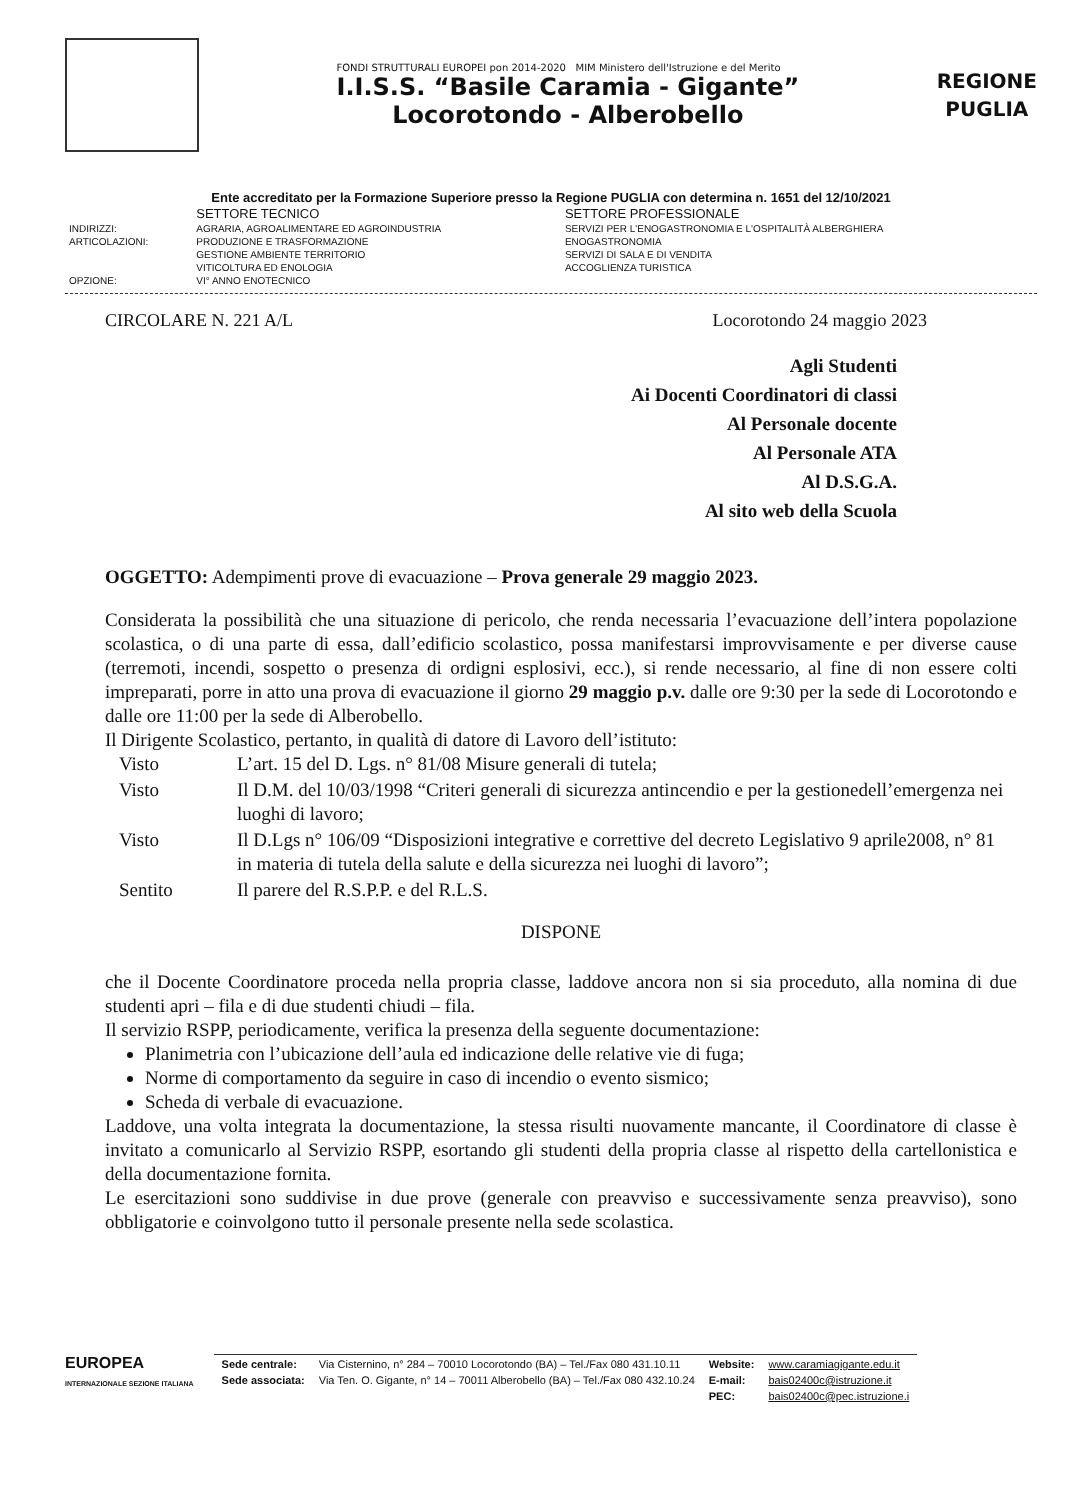FONDI STRUTTURALI EUROPEI pon 2014-2020 MIM Ministero dell'Istruzione e del Merito
I.I.S.S. “Basile Caramia - Gigante”
Locorotondo - Alberobello
REGIONE
PUGLIA
Ente accreditato per la Formazione Superiore presso la Regione PUGLIA con determina n. 1651 del 12/10/2021
| | SETTORE TECNICO | SETTORE PROFESSIONALE |
| INDIRIZZI: | AGRARIA, AGROALIMENTARE ED AGROINDUSTRIA | SERVIZI PER L'ENOGASTRONOMIA E L'OSPITALITÀ ALBERGHIERA |
| ARTICOLAZIONI: | PRODUZIONE E TRASFORMAZIONE | ENOGASTRONOMIA |
| | GESTIONE AMBIENTE TERRITORIO | SERVIZI DI SALA E DI VENDITA |
| | VITICOLTURA ED ENOLOGIA | ACCOGLIENZA TURISTICA |
| OPZIONE: | VI° ANNO ENOTECNICO | |
CIRCOLARE N. 221 A/L Locorotondo 24 maggio 2023
Agli Studenti
Ai Docenti Coordinatori di classi
Al Personale docente
Al Personale ATA
Al D.S.G.A.
Al sito web della Scuola
OGGETTO: Adempimenti prove di evacuazione – Prova generale 29 maggio 2023.
Considerata la possibilità che una situazione di pericolo, che renda necessaria l’evacuazione dell’intera popolazione scolastica, o di una parte di essa, dall’edificio scolastico, possa manifestarsi improvvisamente e per diverse cause (terremoti, incendi, sospetto o presenza di ordigni esplosivi, ecc.), si rende necessario, al fine di non essere colti impreparati, porre in atto una prova di evacuazione il giorno 29 maggio p.v. dalle ore 9:30 per la sede di Locorotondo e dalle ore 11:00 per la sede di Alberobello.
Il Dirigente Scolastico, pertanto, in qualità di datore di Lavoro dell’istituto:
| Visto | L’art. 15 del D. Lgs. n° 81/08 Misure generali di tutela; |
| Visto | Il D.M. del 10/03/1998 “Criteri generali di sicurezza antincendio e per la gestionedell’emergenza nei luoghi di lavoro; |
| Visto | Il D.Lgs n° 106/09 “Disposizioni integrative e correttive del decreto Legislativo 9 aprile2008, n° 81 in materia di tutela della salute e della sicurezza nei luoghi di lavoro”; |
| Sentito | Il parere del R.S.P.P. e del R.L.S. |
DISPONE
che il Docente Coordinatore proceda nella propria classe, laddove ancora non si sia proceduto, alla nomina di due studenti apri – fila e di due studenti chiudi – fila.
Il servizio RSPP, periodicamente, verifica la presenza della seguente documentazione:
Planimetria con l’ubicazione dell’aula ed indicazione delle relative vie di fuga;
Norme di comportamento da seguire in caso di incendio o evento sismico;
Scheda di verbale di evacuazione.
Laddove, una volta integrata la documentazione, la stessa risulti nuovamente mancante, il Coordinatore di classe è invitato a comunicarlo al Servizio RSPP, esortando gli studenti della propria classe al rispetto della cartellonistica e della documentazione fornita.
Le esercitazioni sono suddivise in due prove (generale con preavviso e successivamente senza preavviso), sono obbligatorie e coinvolgono tutto il personale presente nella sede scolastica.
EUROPEA
INTERNAZIONALE SEZIONE ITALIANA
| Sede centrale: | Via Cisternino, n° 284 – 70010 Locorotondo (BA) – Tel./Fax 080 431.10.11 | Website: | www.caramiagigante.edu.it |
| Sede associata: | Via Ten. O. Gigante, n° 14 – 70011 Alberobello (BA) – Tel./Fax 080 432.10.24 | E-mail: | bais02400c@istruzione.it |
| | | PEC: | bais02400c@pec.istruzione.i |